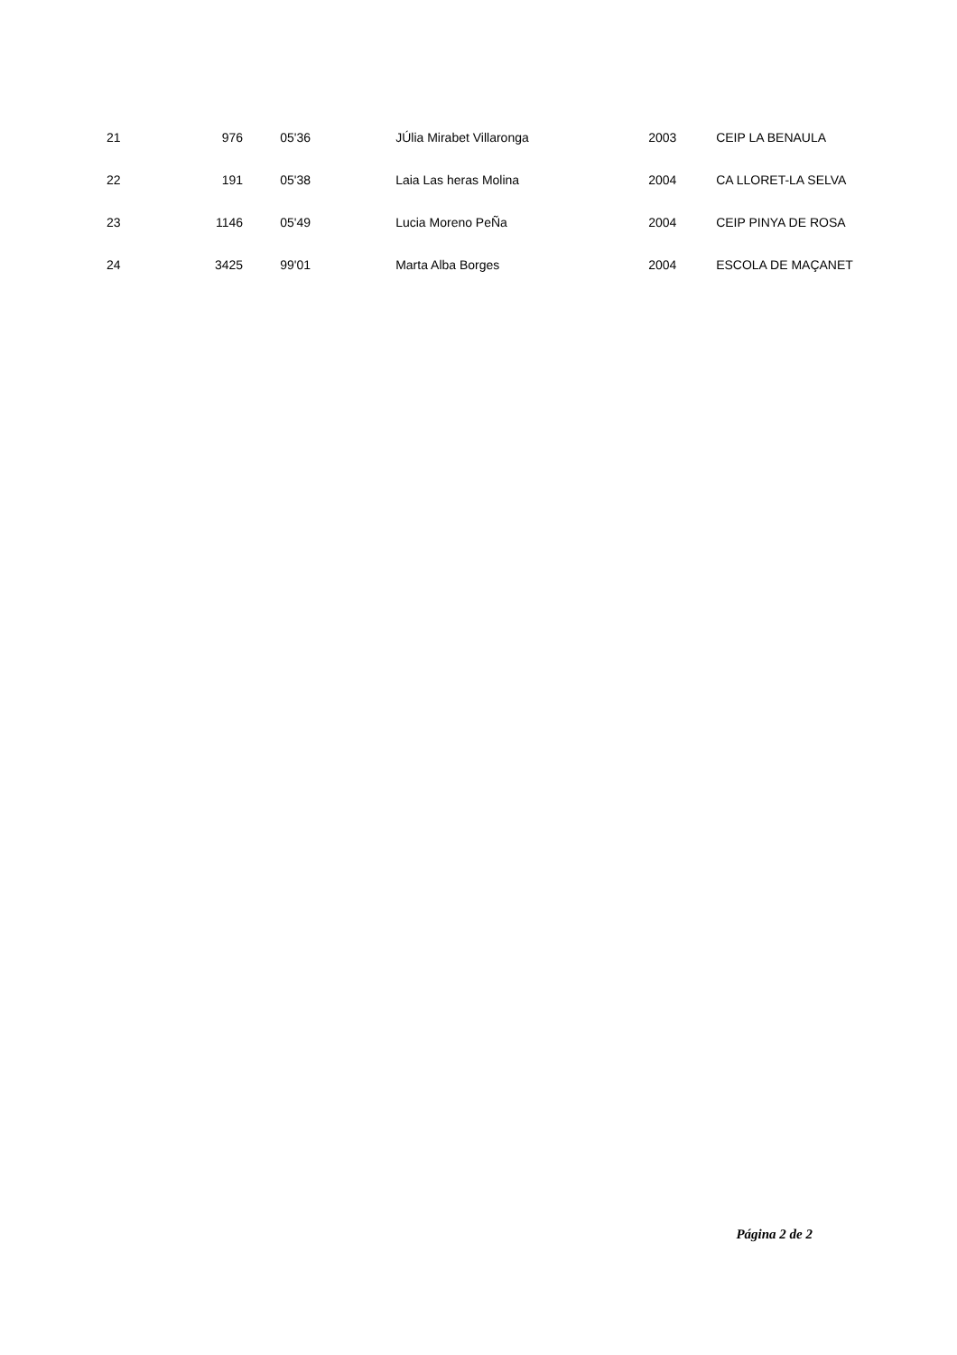| 21 | 976 | 05'36 | JÚlia Mirabet Villaronga | 2003 | CEIP LA BENAULA |
| 22 | 191 | 05'38 | Laia Las heras Molina | 2004 | CA LLORET-LA SELVA |
| 23 | 1146 | 05'49 | Lucia Moreno PeÑa | 2004 | CEIP PINYA DE ROSA |
| 24 | 3425 | 99'01 | Marta Alba Borges | 2004 | ESCOLA DE MAÇANET |
Página 2 de 2